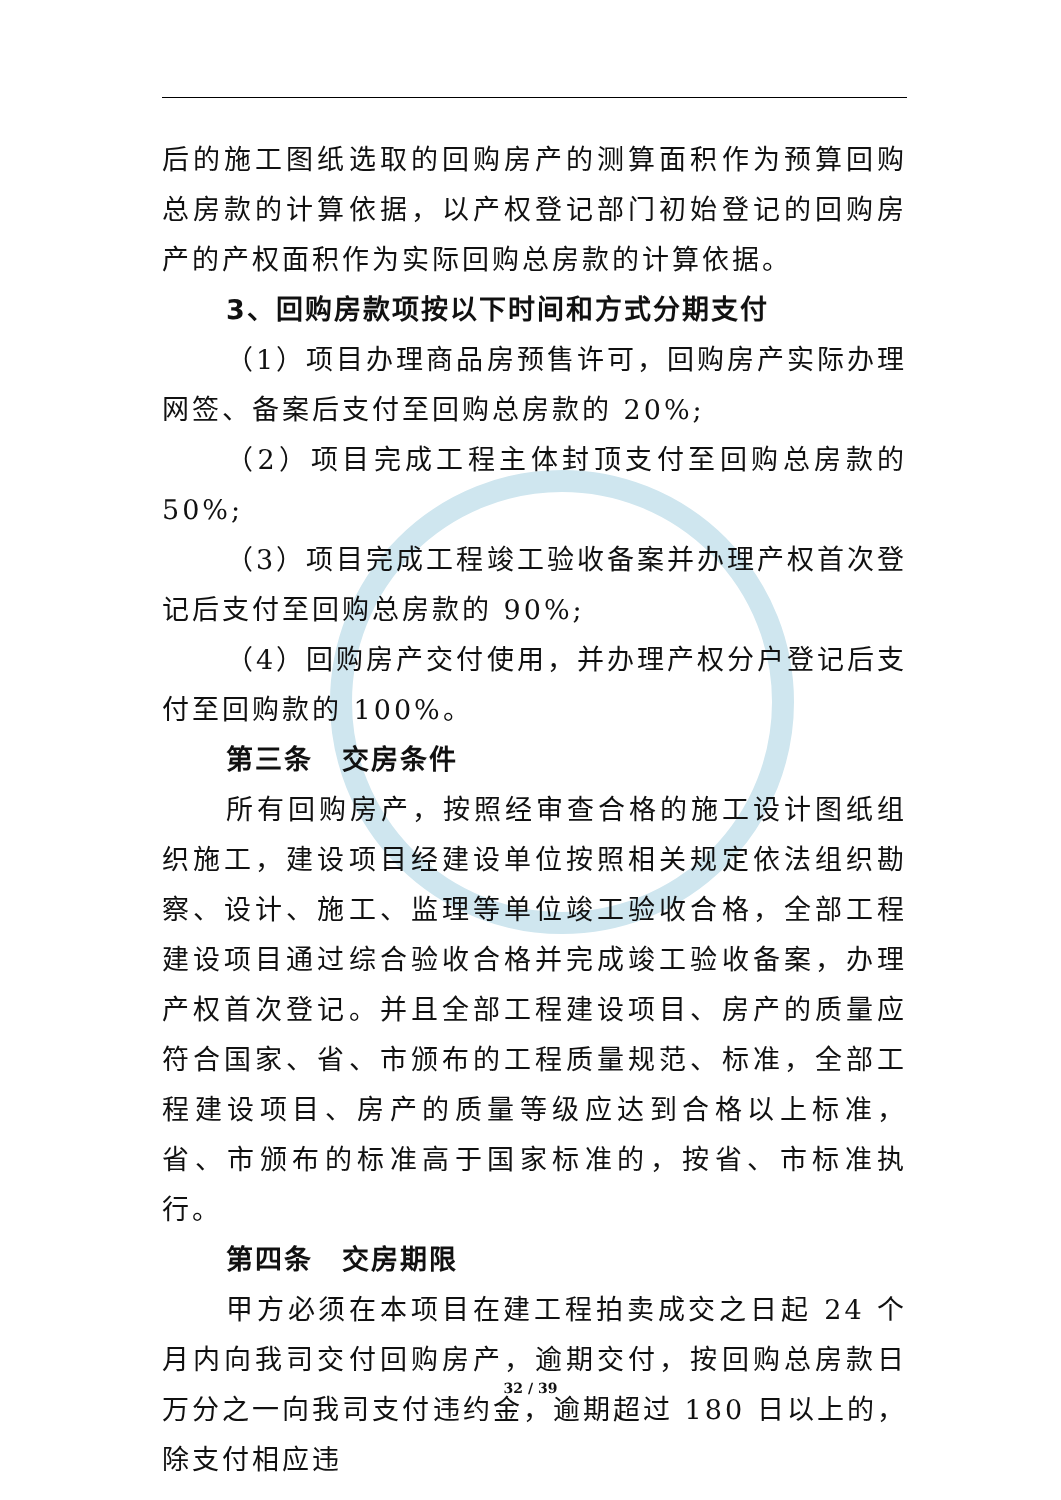后的施工图纸选取的回购房产的测算面积作为预算回购总房款的计算依据，以产权登记部门初始登记的回购房产的产权面积作为实际回购总房款的计算依据。
3、回购房款项按以下时间和方式分期支付
（1）项目办理商品房预售许可，回购房产实际办理网签、备案后支付至回购总房款的 20%;
（2）项目完成工程主体封顶支付至回购总房款的 50%;
（3）项目完成工程竣工验收备案并办理产权首次登记后支付至回购总房款的 90%;
（4）回购房产交付使用，并办理产权分户登记后支付至回购款的 100%。
第三条　交房条件
所有回购房产，按照经审查合格的施工设计图纸组织施工，建设项目经建设单位按照相关规定依法组织勘察、设计、施工、监理等单位竣工验收合格，全部工程建设项目通过综合验收合格并完成竣工验收备案，办理产权首次登记。并且全部工程建设项目、房产的质量应符合国家、省、市颁布的工程质量规范、标准，全部工程建设项目、房产的质量等级应达到合格以上标准，省、市颁布的标准高于国家标准的，按省、市标准执行。
第四条　交房期限
甲方必须在本项目在建工程拍卖成交之日起 24 个月内向我司交付回购房产，逾期交付，按回购总房款日万分之一向我司支付违约金，逾期超过 180 日以上的，除支付相应违
32 / 39